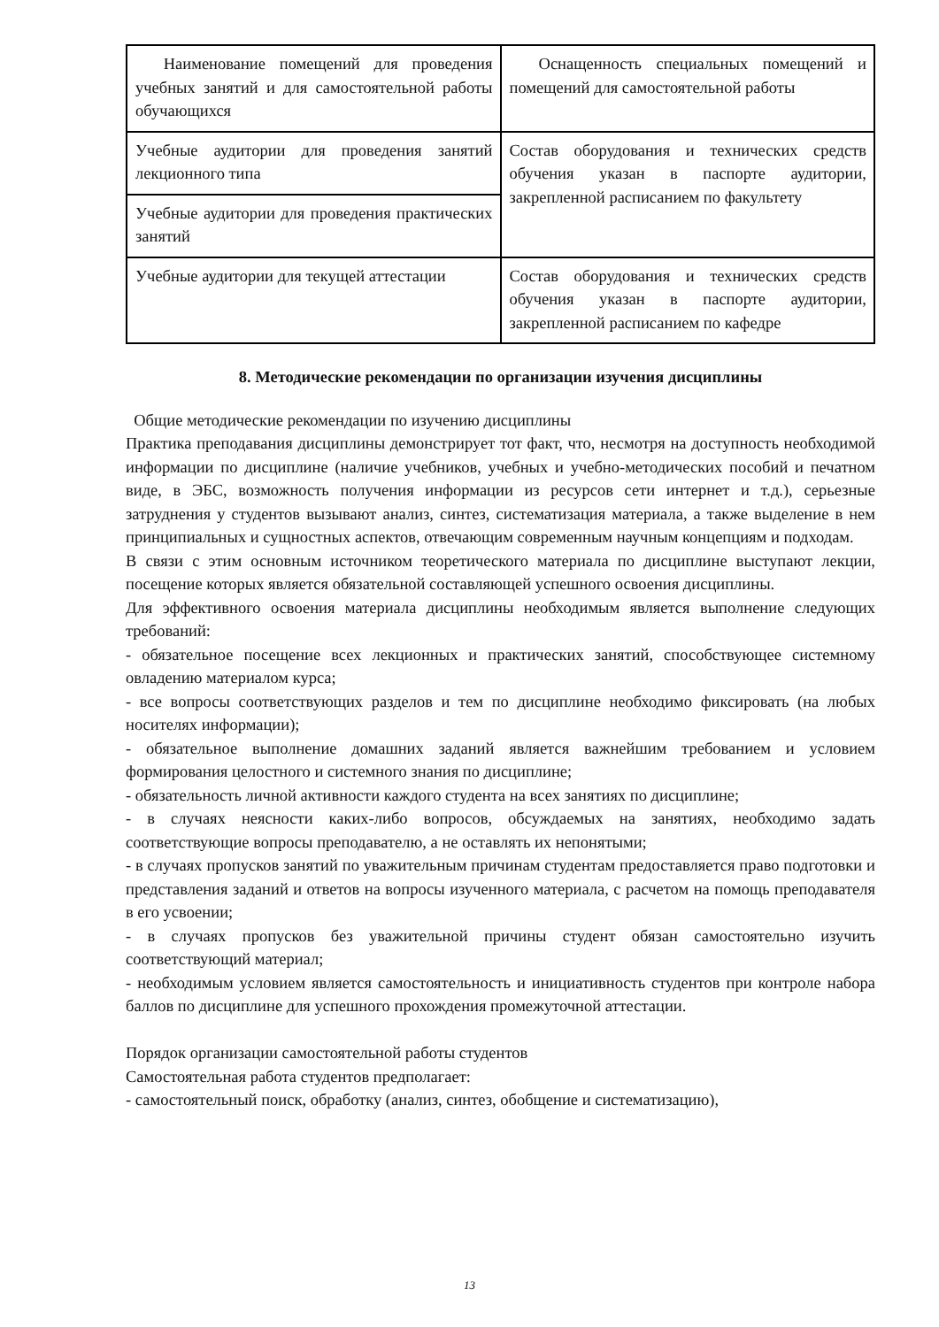| Наименование помещений для проведения учебных занятий и для самостоятельной работы обучающихся | Оснащенность специальных помещений и помещений для самостоятельной работы |
| Учебные аудитории для проведения занятий лекционного типа | Состав оборудования и технических средств обучения указан в паспорте аудитории, закрепленной расписанием по факультету |
| Учебные аудитории для проведения практических занятий | |
| Учебные аудитории для текущей аттестации | Состав оборудования и технических средств обучения указан в паспорте аудитории, закрепленной расписанием по кафедре |
8. Методические рекомендации по организации изучения дисциплины
Общие методические рекомендации по изучению дисциплины
Практика преподавания дисциплины демонстрирует тот факт, что, несмотря на доступность необходимой информации по дисциплине (наличие учебников, учебных и учебно-методических пособий и печатном виде, в ЭБС, возможность получения информации из ресурсов сети интернет и т.д.), серьезные затруднения у студентов вызывают анализ, синтез, систематизация материала, а также выделение в нем принципиальных и сущностных аспектов, отвечающим современным научным концепциям и подходам.
В связи с этим основным источником теоретического материала по дисциплине выступают лекции, посещение которых является обязательной составляющей успешного освоения дисциплины.
Для эффективного освоения материала дисциплины необходимым является выполнение следующих требований:
- обязательное посещение всех лекционных и практических занятий, способствующее системному овладению материалом курса;
- все вопросы соответствующих разделов и тем по дисциплине необходимо фиксировать (на любых носителях информации);
- обязательное выполнение домашних заданий является важнейшим требованием и условием формирования целостного и системного знания по дисциплине;
- обязательность личной активности каждого студента на всех занятиях по дисциплине;
- в случаях неясности каких-либо вопросов, обсуждаемых на занятиях, необходимо задать соответствующие вопросы преподавателю, а не оставлять их непонятыми;
- в случаях пропусков занятий по уважительным причинам студентам предоставляется право подготовки и представления заданий и ответов на вопросы изученного материала, с расчетом на помощь преподавателя в его усвоении;
- в случаях пропусков без уважительной причины студент обязан самостоятельно изучить соответствующий материал;
- необходимым условием является самостоятельность и инициативность студентов при контроле набора баллов по дисциплине для успешного прохождения промежуточной аттестации.
Порядок организации самостоятельной работы студентов
Самостоятельная работа студентов предполагает:
- самостоятельный поиск, обработку (анализ, синтез, обобщение и систематизацию),
13